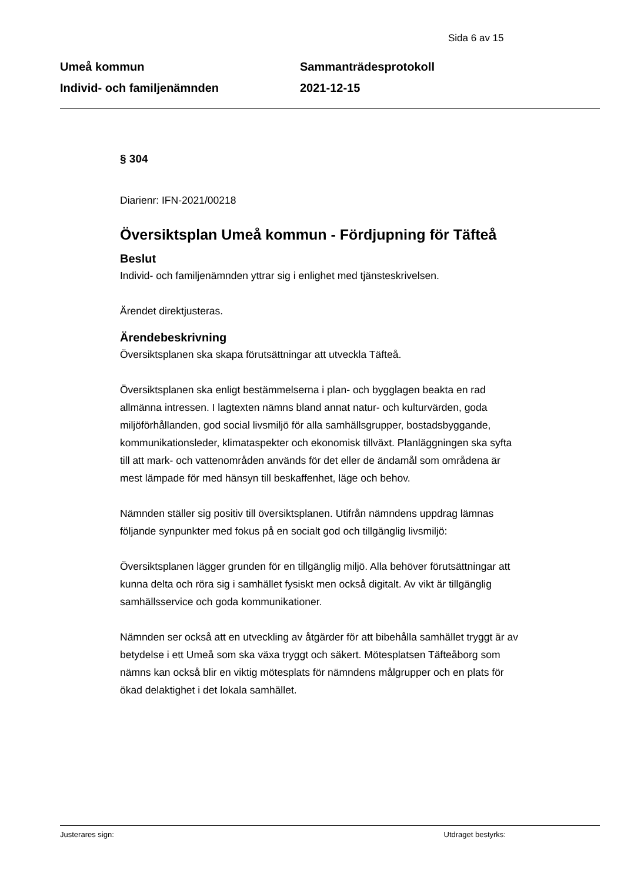Sida 6 av 15
Umeå kommun
Individ- och familjenämnden
Sammanträdesprotokoll
2021-12-15
§ 304
Diarienr: IFN-2021/00218
Översiktsplan Umeå kommun - Fördjupning för Täfteå
Beslut
Individ- och familjenämnden yttrar sig i enlighet med tjänsteskrivelsen.
Ärendet direktjusteras.
Ärendebeskrivning
Översiktsplanen ska skapa förutsättningar att utveckla Täfteå.
Översiktsplanen ska enligt bestämmelserna i plan- och bygglagen beakta en rad allmänna intressen. I lagtexten nämns bland annat natur- och kulturvärden, goda miljöförhållanden, god social livsmiljö för alla samhällsgrupper, bostadsbyggande, kommunikationsleder, klimataspekter och ekonomisk tillväxt. Planläggningen ska syfta till att mark- och vattenområden används för det eller de ändamål som områdena är mest lämpade för med hänsyn till beskaffenhet, läge och behov.
Nämnden ställer sig positiv till översiktsplanen. Utifrån nämndens uppdrag lämnas följande synpunkter med fokus på en socialt god och tillgänglig livsmiljö:
Översiktsplanen lägger grunden för en tillgänglig miljö. Alla behöver förutsättningar att kunna delta och röra sig i samhället fysiskt men också digitalt. Av vikt är tillgänglig samhällsservice och goda kommunikationer.
Nämnden ser också att en utveckling av åtgärder för att bibehålla samhället tryggt är av betydelse i ett Umeå som ska växa tryggt och säkert. Mötesplatsen Täfteåborg som nämns kan också blir en viktig mötesplats för nämndens målgrupper och en plats för ökad delaktighet i det lokala samhället.
Justerares sign: Utdraget bestyrks: